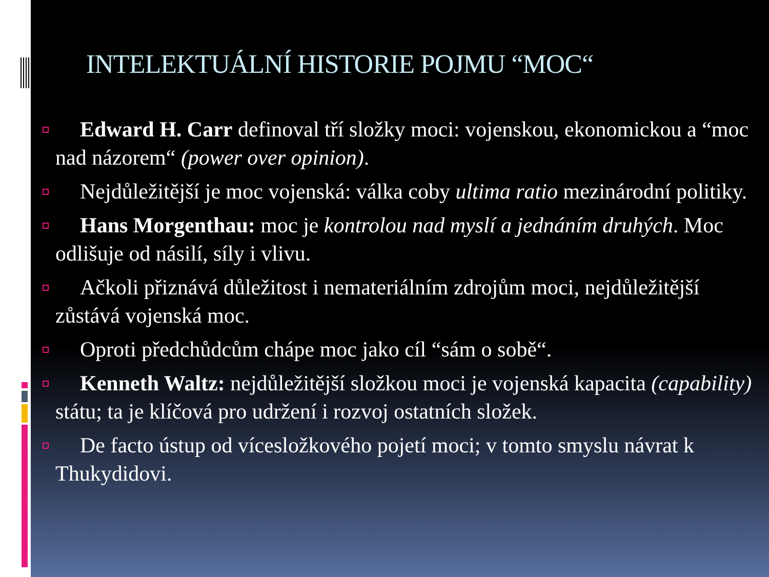INTELEKTUÁLNÍ HISTORIE POJMU “MOC“
Edward H. Carr definoval tří složky moci: vojenskou, ekonomickou a “moc nad názorem“ (power over opinion).
Nejdůležitější je moc vojenská: válka coby ultima ratio mezinárodní politiky.
Hans Morgenthau: moc je kontrolou nad myslí a jednáním druhých. Moc odlišuje od násilí, síly i vlivu.
Ačkoli přiznává důležitost i nemateriálním zdrojům moci, nejdůležitější zůstává vojenská moc.
Oproti předchůdcům chápe moc jako cíl “sám o sobě“.
Kenneth Waltz: nejdůležitější složkou moci je vojenská kapacita (capability) státu; ta je klíčová pro udržení i rozvoj ostatních složek.
De facto ústup od vícesložkového pojetí moci; v tomto smyslu návrat k Thukydidovi.